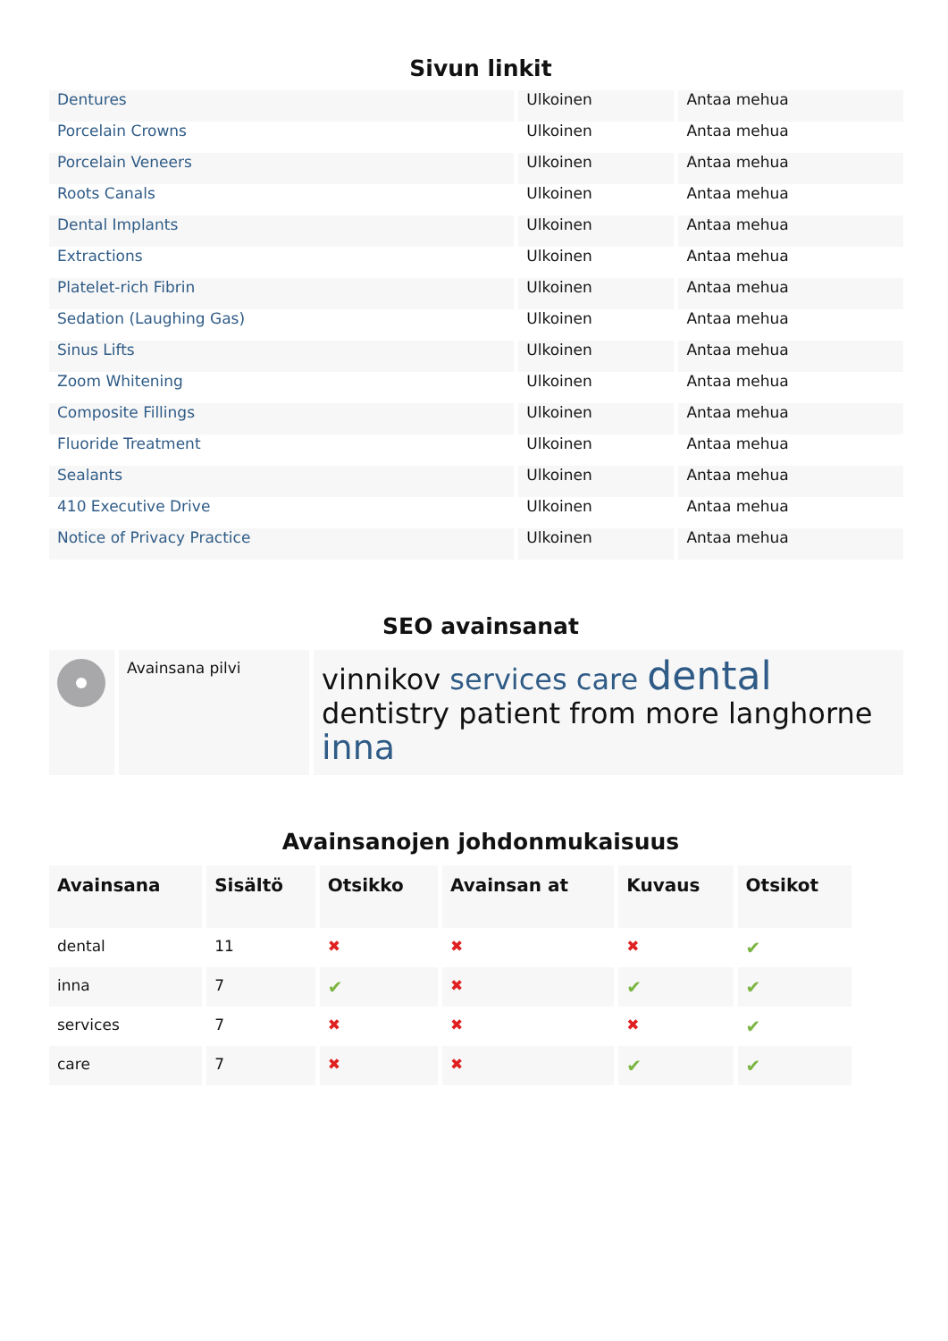Sivun linkit
| Dentures | Ulkoinen | Antaa mehua |
| Porcelain Crowns | Ulkoinen | Antaa mehua |
| Porcelain Veneers | Ulkoinen | Antaa mehua |
| Roots Canals | Ulkoinen | Antaa mehua |
| Dental Implants | Ulkoinen | Antaa mehua |
| Extractions | Ulkoinen | Antaa mehua |
| Platelet-rich Fibrin | Ulkoinen | Antaa mehua |
| Sedation (Laughing Gas) | Ulkoinen | Antaa mehua |
| Sinus Lifts | Ulkoinen | Antaa mehua |
| Zoom Whitening | Ulkoinen | Antaa mehua |
| Composite Fillings | Ulkoinen | Antaa mehua |
| Fluoride Treatment | Ulkoinen | Antaa mehua |
| Sealants | Ulkoinen | Antaa mehua |
| 410 Executive Drive | Ulkoinen | Antaa mehua |
| Notice of Privacy Practice | Ulkoinen | Antaa mehua |
SEO avainsanat
| | Avainsana pilvi | vinnikov services care dental dentistry patient from more langhorne inna |
Avainsanojen johdonmukaisuus
| Avainsana | Sisältö | Otsikko | Avainsan at | Kuvaus | Otsikot |
| --- | --- | --- | --- | --- | --- |
| dental | 11 | ✖ | ✖ | ✖ | ✔ |
| inna | 7 | ✔ | ✖ | ✔ | ✔ |
| services | 7 | ✖ | ✖ | ✖ | ✔ |
| care | 7 | ✖ | ✖ | ✔ | ✔ |